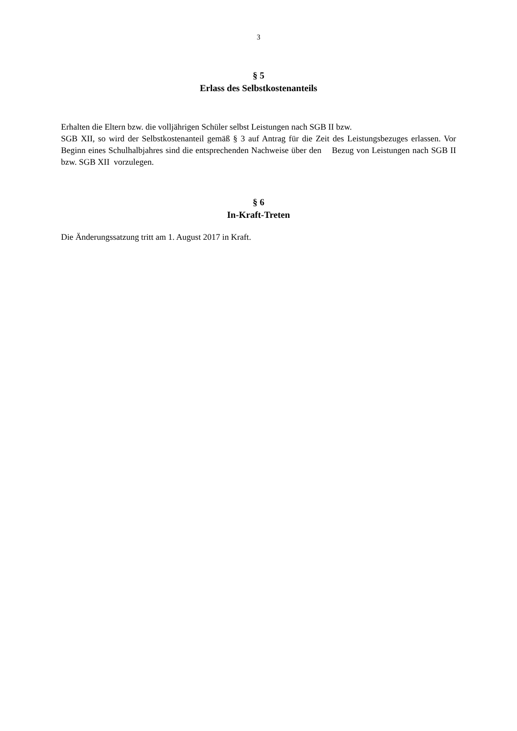3
§ 5
Erlass des Selbstkostenanteils
Erhalten die Eltern bzw. die volljährigen Schüler selbst Leistungen nach SGB II bzw.
SGB XII, so wird der Selbstkostenanteil gemäß § 3 auf Antrag für die Zeit des Leistungsbezuges erlassen. Vor Beginn eines Schulhalbjahres sind die entsprechenden Nachweise über den Bezug von Leistungen nach SGB II bzw. SGB XII vorzulegen.
§ 6
In-Kraft-Treten
Die Änderungssatzung tritt am 1. August 2017 in Kraft.